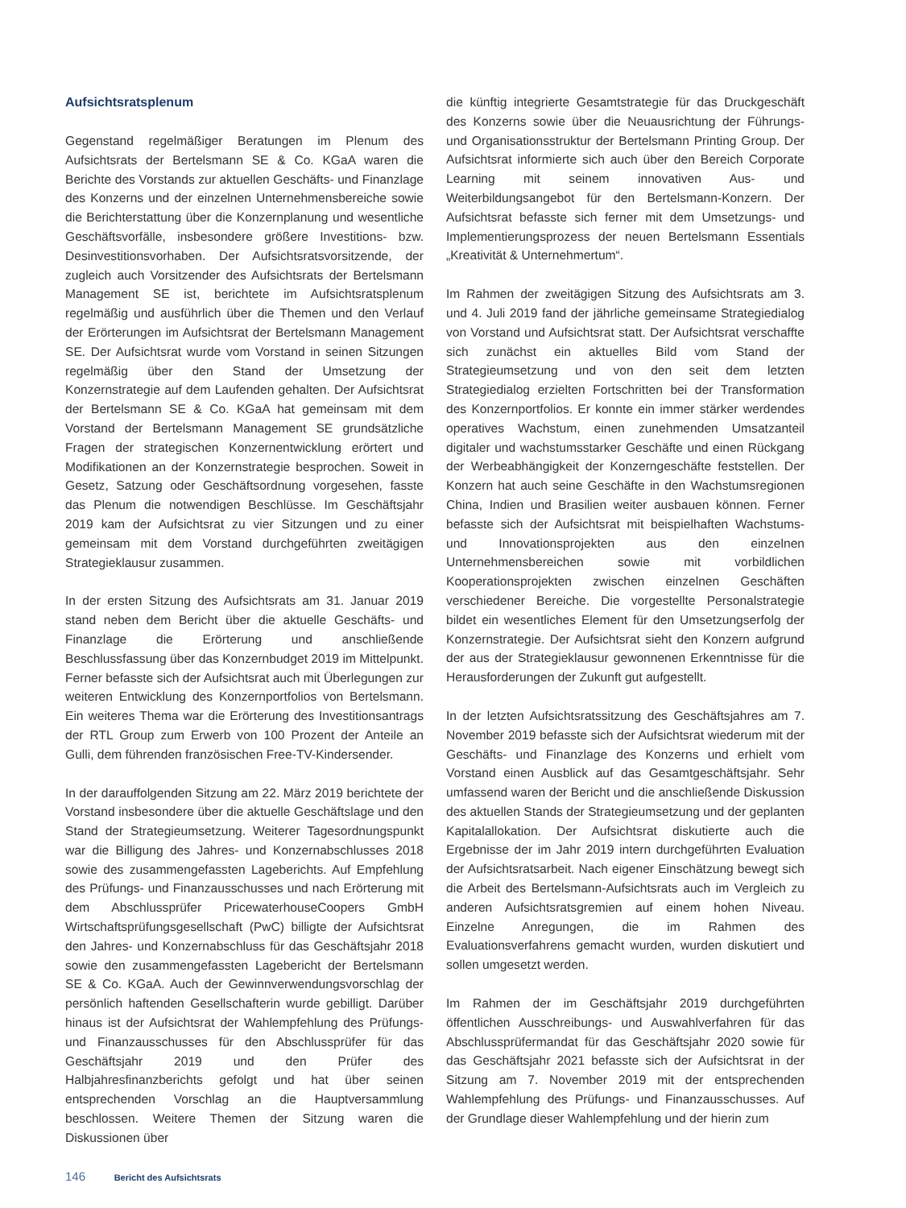Aufsichtsratsplenum
Gegenstand regelmäßiger Beratungen im Plenum des Aufsichtsrats der Bertelsmann SE & Co. KGaA waren die Berichte des Vorstands zur aktuellen Geschäfts- und Finanzlage des Konzerns und der einzelnen Unternehmensbereiche sowie die Berichterstattung über die Konzernplanung und wesentliche Geschäftsvorfälle, insbesondere größere Investitions- bzw. Desinvestitionsvorhaben. Der Aufsichtsratsvorsitzende, der zugleich auch Vorsitzender des Aufsichtsrats der Bertelsmann Management SE ist, berichtete im Aufsichtsratsplenum regelmäßig und ausführlich über die Themen und den Verlauf der Erörterungen im Aufsichtsrat der Bertelsmann Management SE. Der Aufsichtsrat wurde vom Vorstand in seinen Sitzungen regelmäßig über den Stand der Umsetzung der Konzernstrategie auf dem Laufenden gehalten. Der Aufsichtsrat der Bertelsmann SE & Co. KGaA hat gemeinsam mit dem Vorstand der Bertelsmann Management SE grundsätzliche Fragen der strategischen Konzernentwicklung erörtert und Modifikationen an der Konzernstrategie besprochen. Soweit in Gesetz, Satzung oder Geschäftsordnung vorgesehen, fasste das Plenum die notwendigen Beschlüsse. Im Geschäftsjahr 2019 kam der Aufsichtsrat zu vier Sitzungen und zu einer gemeinsam mit dem Vorstand durchgeführten zweitägigen Strategieklausur zusammen.
In der ersten Sitzung des Aufsichtsrats am 31. Januar 2019 stand neben dem Bericht über die aktuelle Geschäfts- und Finanzlage die Erörterung und anschließende Beschlussfassung über das Konzernbudget 2019 im Mittelpunkt. Ferner befasste sich der Aufsichtsrat auch mit Überlegungen zur weiteren Entwicklung des Konzernportfolios von Bertelsmann. Ein weiteres Thema war die Erörterung des Investitionsantrags der RTL Group zum Erwerb von 100 Prozent der Anteile an Gulli, dem führenden französischen Free-TV-Kindersender.
In der darauffolgenden Sitzung am 22. März 2019 berichtete der Vorstand insbesondere über die aktuelle Geschäftslage und den Stand der Strategieumsetzung. Weiterer Tagesordnungspunkt war die Billigung des Jahres- und Konzernabschlusses 2018 sowie des zusammengefassten Lageberichts. Auf Empfehlung des Prüfungs- und Finanzausschusses und nach Erörterung mit dem Abschlussprüfer PricewaterhouseCoopers GmbH Wirtschaftsprüfungsgesellschaft (PwC) billigte der Aufsichtsrat den Jahres- und Konzernabschluss für das Geschäftsjahr 2018 sowie den zusammengefassten Lagebericht der Bertelsmann SE & Co. KGaA. Auch der Gewinnverwendungsvorschlag der persönlich haftenden Gesellschafterin wurde gebilligt. Darüber hinaus ist der Aufsichtsrat der Wahlempfehlung des Prüfungs- und Finanzausschusses für den Abschlussprüfer für das Geschäftsjahr 2019 und den Prüfer des Halbjahresfinanzberichts gefolgt und hat über seinen entsprechenden Vorschlag an die Hauptversammlung beschlossen. Weitere Themen der Sitzung waren die Diskussionen über
die künftig integrierte Gesamtstrategie für das Druckgeschäft des Konzerns sowie über die Neuausrichtung der Führungs- und Organisationsstruktur der Bertelsmann Printing Group. Der Aufsichtsrat informierte sich auch über den Bereich Corporate Learning mit seinem innovativen Aus- und Weiterbildungsangebot für den Bertelsmann-Konzern. Der Aufsichtsrat befasste sich ferner mit dem Umsetzungs- und Implementierungsprozess der neuen Bertelsmann Essentials „Kreativität & Unternehmertum“.
Im Rahmen der zweitägigen Sitzung des Aufsichtsrats am 3. und 4. Juli 2019 fand der jährliche gemeinsame Strategiedialog von Vorstand und Aufsichtsrat statt. Der Aufsichtsrat verschaffte sich zunächst ein aktuelles Bild vom Stand der Strategieumsetzung und von den seit dem letzten Strategiedialog erzielten Fortschritten bei der Transformation des Konzernportfolios. Er konnte ein immer stärker werdendes operatives Wachstum, einen zunehmenden Umsatzanteil digitaler und wachstumsstarker Geschäfte und einen Rückgang der Werbeabhängigkeit der Konzerngeschäfte feststellen. Der Konzern hat auch seine Geschäfte in den Wachstumsregionen China, Indien und Brasilien weiter ausbauen können. Ferner befasste sich der Aufsichtsrat mit beispielhaften Wachstums- und Innovationsprojekten aus den einzelnen Unternehmensbereichen sowie mit vorbildlichen Kooperationsprojekten zwischen einzelnen Geschäften verschiedener Bereiche. Die vorgestellte Personalstrategie bildet ein wesentliches Element für den Umsetzungserfolg der Konzernstrategie. Der Aufsichtsrat sieht den Konzern aufgrund der aus der Strategieklausur gewonnenen Erkenntnisse für die Herausforderungen der Zukunft gut aufgestellt.
In der letzten Aufsichtsratssitzung des Geschäftsjahres am 7. November 2019 befasste sich der Aufsichtsrat wiederum mit der Geschäfts- und Finanzlage des Konzerns und erhielt vom Vorstand einen Ausblick auf das Gesamtgeschäftsjahr. Sehr umfassend waren der Bericht und die anschließende Diskussion des aktuellen Stands der Strategieumsetzung und der geplanten Kapitalallokation. Der Aufsichtsrat diskutierte auch die Ergebnisse der im Jahr 2019 intern durchgeführten Evaluation der Aufsichtsratsarbeit. Nach eigener Einschätzung bewegt sich die Arbeit des Bertelsmann-Aufsichtsrats auch im Vergleich zu anderen Aufsichtsratsgremien auf einem hohen Niveau. Einzelne Anregungen, die im Rahmen des Evaluationsverfahrens gemacht wurden, wurden diskutiert und sollen umgesetzt werden.
Im Rahmen der im Geschäftsjahr 2019 durchgeführten öffentlichen Ausschreibungs- und Auswahlverfahren für das Abschlussprüfermandat für das Geschäftsjahr 2020 sowie für das Geschäftsjahr 2021 befasste sich der Aufsichtsrat in der Sitzung am 7. November 2019 mit der entsprechenden Wahlempfehlung des Prüfungs- und Finanzausschusses. Auf der Grundlage dieser Wahlempfehlung und der hierin zum
146 Bericht des Aufsichtsrats